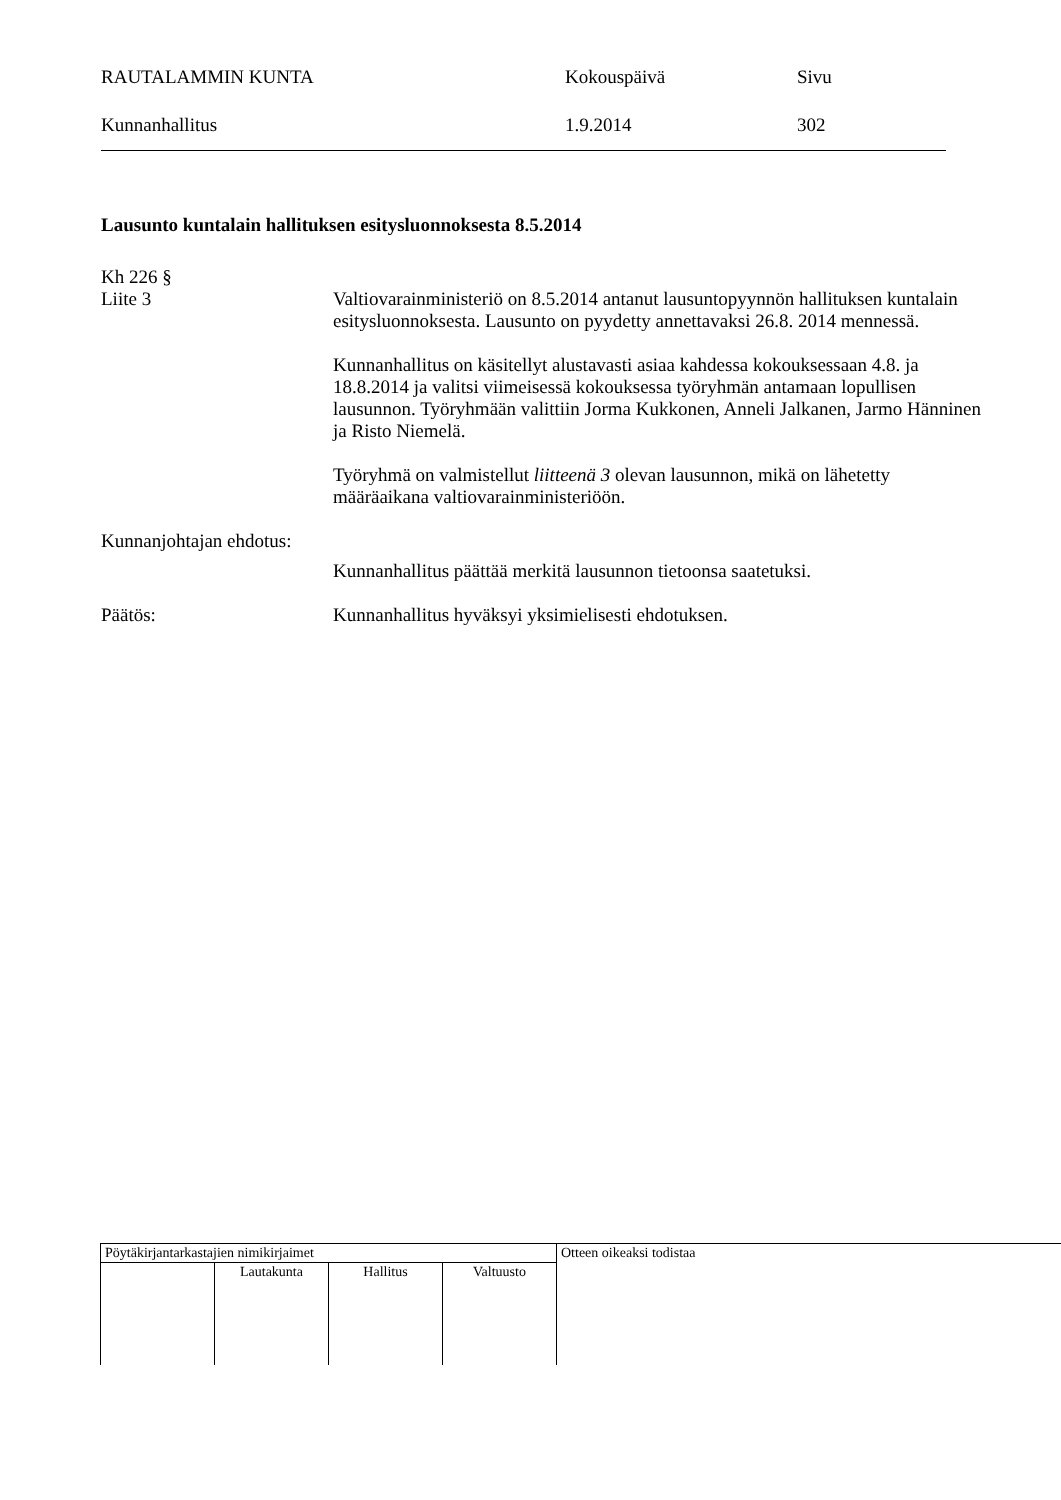RAUTALAMMIN KUNTA Kokouspäivä Sivu
Kunnanhallitus 1.9.2014 302
Lausunto kuntalain hallituksen esitysluonnoksesta 8.5.2014
Kh 226 §
Liite 3 Valtiovarainministeriö on 8.5.2014 antanut lausuntopyynnön hallituksen kuntalain esitysluonnoksesta. Lausunto on pyydetty annettavaksi 26.8. 2014 mennessä.
Kunnanhallitus on käsitellyt alustavasti asiaa kahdessa kokouksessaan 4.8. ja 18.8.2014 ja valitsi viimeisessä kokouksessa työryhmän antamaan lopullisen lausunnon. Työryhmään valittiin Jorma Kukkonen, Anneli Jalkanen, Jarmo Hänninen ja Risto Niemelä.
Työryhmä on valmistellut liitteenä 3 olevan lausunnon, mikä on lähetetty määräaikana valtiovarainministeriöön.
Kunnanjohtajan ehdotus:
Kunnanhallitus päättää merkitä lausunnon tietoonsa saatetuksi.
Päätös: Kunnanhallitus hyväksyi yksimielisesti ehdotuksen.
| Pöytäkirjantarkastajien nimikirjaimet | | | | Otteen oikeaksi todistaa |
| | Lautakunta | Hallitus | Valtuusto | |